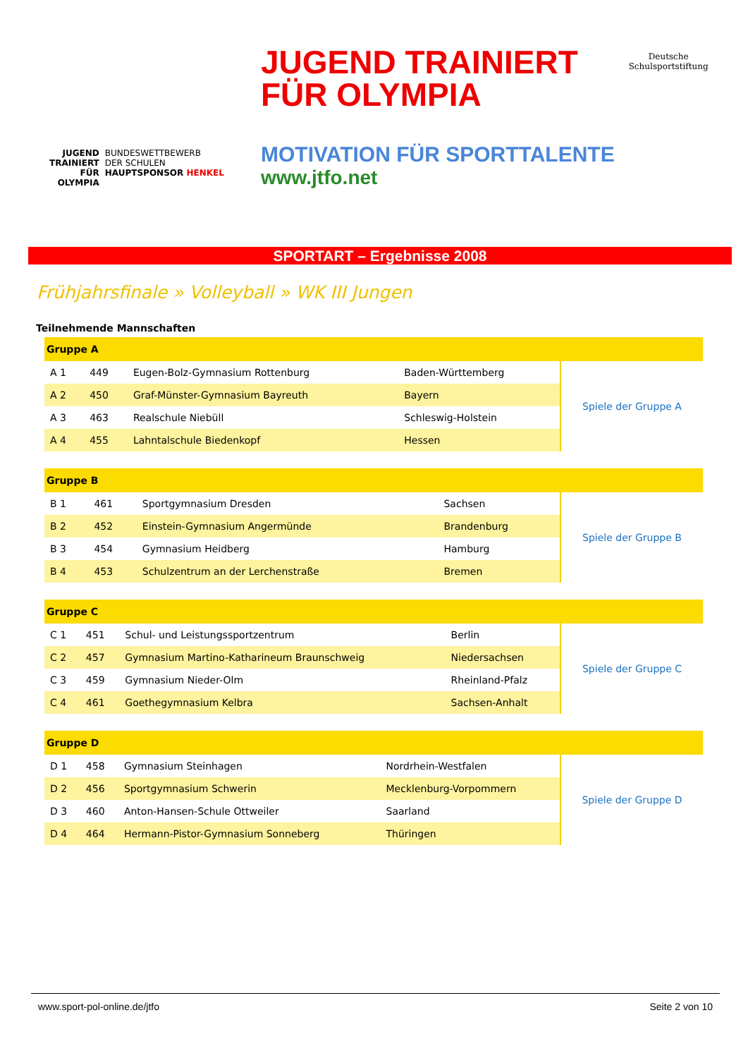JUGEND
TRAINIERT
FÜR
OLYMPIA
BUNDESWETTBEWERB
DER SCHULEN
HAUPTSPONSOR HENKEL
JUGEND TRAINIERT
FÜR OLYMPIA
MOTIVATION FÜR SPORTTALENTE
www.jtfo.net
Deutsche
Schulsportstiftung
SPORTART – Ergebnisse 2008
Frühjahrsfinale » Volleyball » WK III Jungen
Teilnehmende Mannschaften
| Gruppe A | | | | |
| --- | --- | --- | --- | --- |
| A 1 | 449 | Eugen-Bolz-Gymnasium Rottenburg | Baden-Württemberg | Spiele der Gruppe A |
| A 2 | 450 | Graf-Münster-Gymnasium Bayreuth | Bayern | |
| A 3 | 463 | Realschule Niebüll | Schleswig-Holstein | |
| A 4 | 455 | Lahntalschule Biedenkopf | Hessen | |
| Gruppe B | | | | |
| --- | --- | --- | --- | --- |
| B 1 | 461 | Sportgymnasium Dresden | Sachsen | Spiele der Gruppe B |
| B 2 | 452 | Einstein-Gymnasium Angermünde | Brandenburg | |
| B 3 | 454 | Gymnasium Heidberg | Hamburg | |
| B 4 | 453 | Schulzentrum an der Lerchenstraße | Bremen | |
| Gruppe C | | | | |
| --- | --- | --- | --- | --- |
| C 1 | 451 | Schul- und Leistungssportzentrum | Berlin | Spiele der Gruppe C |
| C 2 | 457 | Gymnasium Martino-Katharineum Braunschweig | Niedersachsen | |
| C 3 | 459 | Gymnasium Nieder-Olm | Rheinland-Pfalz | |
| C 4 | 461 | Goethegymnasium Kelbra | Sachsen-Anhalt | |
| Gruppe D | | | | |
| --- | --- | --- | --- | --- |
| D 1 | 458 | Gymnasium Steinhagen | Nordrhein-Westfalen | Spiele der Gruppe D |
| D 2 | 456 | Sportgymnasium Schwerin | Mecklenburg-Vorpommern | |
| D 3 | 460 | Anton-Hansen-Schule Ottweiler | Saarland | |
| D 4 | 464 | Hermann-Pistor-Gymnasium Sonneberg | Thüringen | |
www.sport-pol-online.de/jtfo Seite 2 von 10